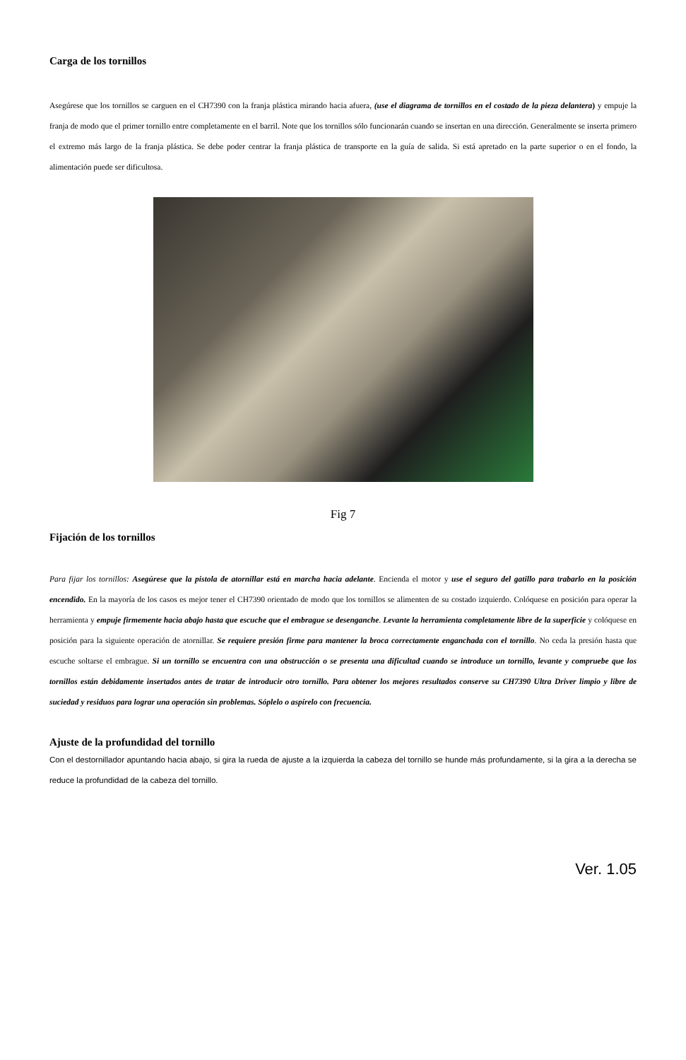Carga de los tornillos
Asegúrese que los tornillos se carguen en el CH7390 con la franja plástica mirando hacia afuera, (use el diagrama de tornillos en el costado de la pieza delantera) y empuje la franja de modo que el primer tornillo entre completamente en el barril. Note que los tornillos sólo funcionarán cuando se insertan en una dirección. Generalmente se inserta primero el extremo más largo de la franja plástica. Se debe poder centrar la franja plástica de transporte en la guía de salida. Si está apretado en la parte superior o en el fondo, la alimentación puede ser dificultosa.
Fig 7
Fijación de los tornillos
Para fijar los tornillos: Asegúrese que la pistola de atornillar está en marcha hacia adelante. Encienda el motor y use el seguro del gatillo para trabarlo en la posición encendido. En la mayoría de los casos es mejor tener el CH7390 orientado de modo que los tornillos se alimenten de su costado izquierdo. Colóquese en posición para operar la herramienta y empuje firmemente hacia abajo hasta que escuche que el embrague se desenganche. Levante la herramienta completamente libre de la superficie y colóquese en posición para la siguiente operación de atornillar. Se requiere presión firme para mantener la broca correctamente enganchada con el tornillo. No ceda la presión hasta que escuche soltarse el embrague. Si un tornillo se encuentra con una obstrucción o se presenta una dificultad cuando se introduce un tornillo, levante y compruebe que los tornillos están debidamente insertados antes de tratar de introducir otro tornillo. Para obtener los mejores resultados conserve su CH7390 Ultra Driver limpio y libre de suciedad y residuos para lograr una operación sin problemas. Sóplelo o aspírelo con frecuencia.
Ajuste de la profundidad del tornillo
Con el destornillador apuntando hacia abajo, si gira la rueda de ajuste a la izquierda la cabeza del tornillo se hunde más profundamente, si la gira a la derecha se reduce la profundidad de la cabeza del tornillo.
Ver. 1.05